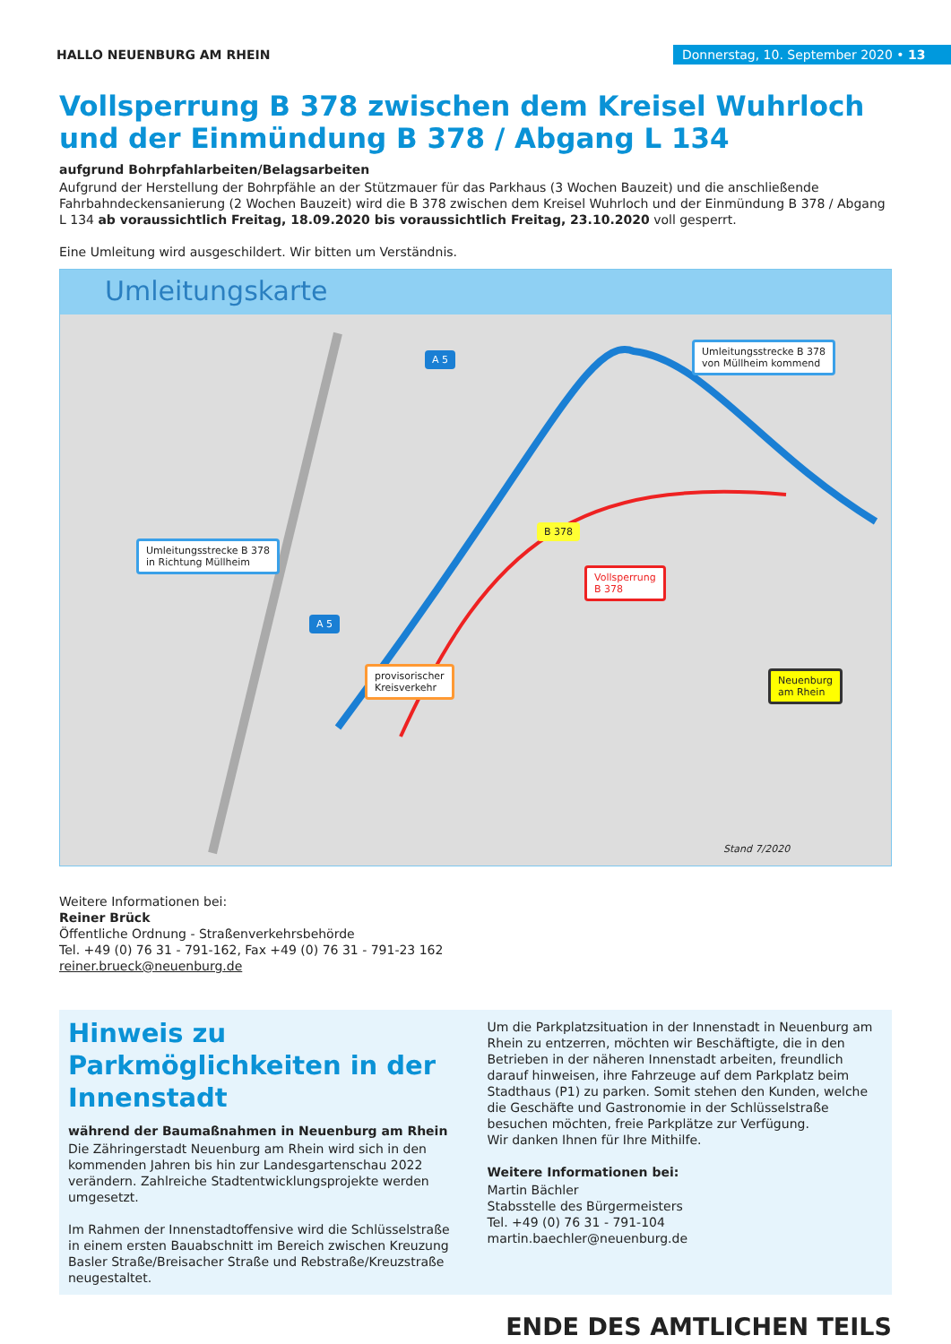HALLO NEUENBURG AM RHEIN
Donnerstag, 10. September 2020 • 13
Vollsperrung B 378 zwischen dem Kreisel Wuhrloch und der Einmündung B 378 / Abgang L 134
aufgrund Bohrpfahlarbeiten/Belagsarbeiten
Aufgrund der Herstellung der Bohrpfähle an der Stützmauer für das Parkhaus (3 Wochen Bauzeit) und die anschließende Fahrbahndeckensanierung (2 Wochen Bauzeit) wird die B 378 zwischen dem Kreisel Wuhrloch und der Einmündung B 378 / Abgang L 134 ab voraussichtlich Freitag, 18.09.2020 bis voraussichtlich Freitag, 23.10.2020 voll gesperrt.
Eine Umleitung wird ausgeschildert. Wir bitten um Verständnis.
Umleitungskarte
Umleitungsstrecke B 378
von Müllheim kommend
Umleitungsstrecke B 378
in Richtung Müllheim
Vollsperrung
B 378
Neuenburg
am Rhein
provisorischer
Kreisverkehr
B 378
A 5
A 5
Stand 7/2020
Weitere Informationen bei:
Reiner Brück
Öffentliche Ordnung - Straßenverkehrsbehörde
Tel. +49 (0) 76 31 - 791-162, Fax +49 (0) 76 31 - 791-23 162
reiner.brueck@neuenburg.de
Hinweis zu Parkmöglichkeiten in der Innenstadt
während der Baumaßnahmen in Neuenburg am Rhein
Die Zähringerstadt Neuenburg am Rhein wird sich in den kommenden Jahren bis hin zur Landesgartenschau 2022 verändern. Zahlreiche Stadtentwicklungsprojekte werden umgesetzt.
Im Rahmen der Innenstadtoffensive wird die Schlüsselstraße in einem ersten Bauabschnitt im Bereich zwischen Kreuzung Basler Straße/Breisacher Straße und Rebstraße/Kreuzstraße neugestaltet.
Um die Parkplatzsituation in der Innenstadt in Neuenburg am Rhein zu entzerren, möchten wir Beschäftigte, die in den Betrieben in der näheren Innenstadt arbeiten, freundlich darauf hinweisen, ihre Fahrzeuge auf dem Parkplatz beim Stadthaus (P1) zu parken. Somit stehen den Kunden, welche die Geschäfte und Gastronomie in der Schlüsselstraße besuchen möchten, freie Parkplätze zur Verfügung.
Wir danken Ihnen für Ihre Mithilfe.
Weitere Informationen bei:
Martin Bächler
Stabsstelle des Bürgermeisters
Tel. +49 (0) 76 31 - 791-104
martin.baechler@neuenburg.de
ENDE DES AMTLICHEN TEILS